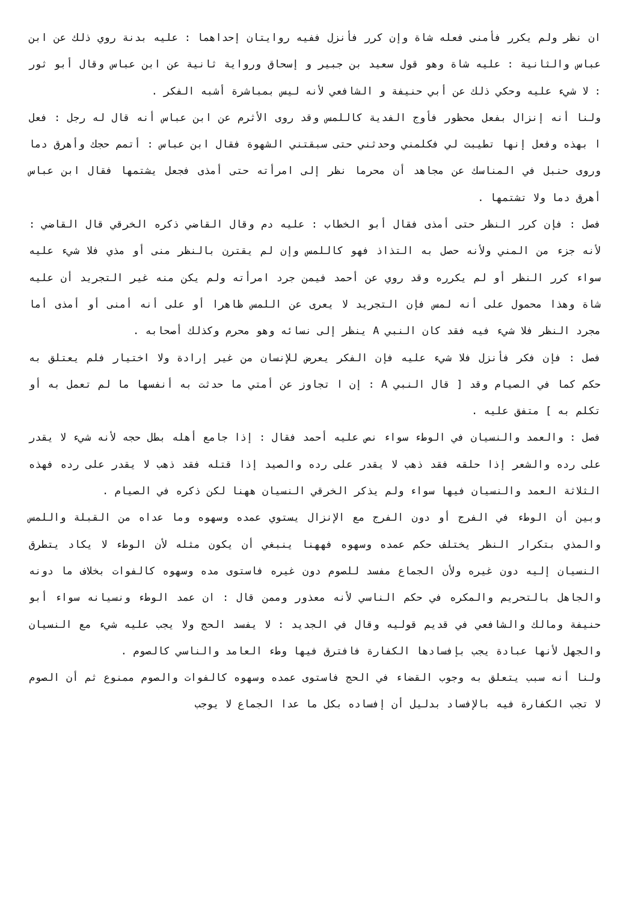ان نظر ولم يكرر فأمنى فعله شاة وإن كرر فأنزل ففيه روايتان إحداهما : عليه بدنة روي ذلك عن ابن عباس والثانية : عليه شاة وهو قول سعيد بن جبير و إسحاق ورواية ثانية عن ابن عباس وقال أبو ثور : لا شيء عليه وحكي ذلك عن أبي حنيفة و الشافعي لأنه ليس بمباشرة أشبه الفكر .
ولنا أنه إنزال بفعل محظور فأوج الفدية كاللمس وقد روى الأثرم عن ابن عباس أنه قال له رجل : فعل ا بهذه وفعل إنها تطيبت لي فكلمني وحدثني حتى سبقتني الشهوة فقال ابن عباس : أتمم حجك وأهرق دما وروى حنبل في المناسك عن مجاهد أن محرما نظر إلى امرأته حتى أمذى فجعل يشتمها فقال ابن عباس أهرق دما ولا تشتمها .
فصل : فإن كرر النظر حتى أمذى فقال أبو الخطاب : عليه دم وقال القاضي ذكره الخرقي قال القاضي : لأنه جزء من المني ولأنه حصل به التذاذ فهو كاللمس وإن لم يقترن بالنظر منى أو مذي فلا شيء عليه سواء كرر النظر أو لم يكرره وقد روي عن أحمد فيمن جرد امرأته ولم يكن منه غير التجريد أن عليه شاة وهذا محمول على أنه لمس فإن التجريد لا يعرى عن اللمس ظاهرا أو على أنه أمنى أو أمذى أما مجرد النظر فلا شيء فيه فقد كان النبي A ينظر إلى نسائه وهو محرم وكذلك أصحابه .
فصل : فإن فكر فأنزل فلا شيء عليه فإن الفكر يعرض للإنسان من غير إرادة ولا اختيار فلم يعتلق به حكم كما في الصيام وقد [ قال النبي A : إن ا تجاوز عن أمتي ما حدثت به أنفسها ما لم تعمل به أو تكلم به ] متفق عليه .
فصل : والعمد والنسيان في الوطء سواء نص عليه أحمد فقال : إذا جامع أهله بطل حجه لأنه شيء لا يقدر على رده والشعر إذا حلقه فقد ذهب لا يقدر على رده والصيد إذا قتله فقد ذهب لا يقدر على رده فهذه الثلاثة العمد والنسيان فيها سواء ولم يذكر الخرقي النسيان ههنا لكن ذكره في الصيام .
وبين أن الوطء في الفرج أو دون الفرج مع الإنزال يستوي عمده وسهوه وما عداه من القبلة واللمس والمذي بتكرار النظر يختلف حكم عمده وسهوه فههنا ينبغي أن يكون مثله لأن الوطء لا يكاد يتطرق النسيان إليه دون غيره ولأن الجماع مفسد للصوم دون غيره فاستوى مده وسهوه كالفوات بخلاف ما دونه والجاهل بالتحريم والمكره في حكم الناسي لأنه معذور وممن قال : ان عمد الوطء ونسيانه سواء أبو حنيفة ومالك والشافعي في قديم قوليه وقال في الجديد : لا يفسد الحج ولا يجب عليه شيء مع النسيان والجهل لأنها عبادة يجب بإفسادها الكفارة فافترق فيها وطء العامد والناسي كالصوم .
ولنا أنه سبب يتعلق به وجوب القضاء في الحج فاستوى عمده وسهوه كالفوات والصوم ممنوع ثم أن الصوم لا تجب الكفارة فيه بالإفساد بدليل أن إفساده بكل ما عدا الجماع لا يوجب